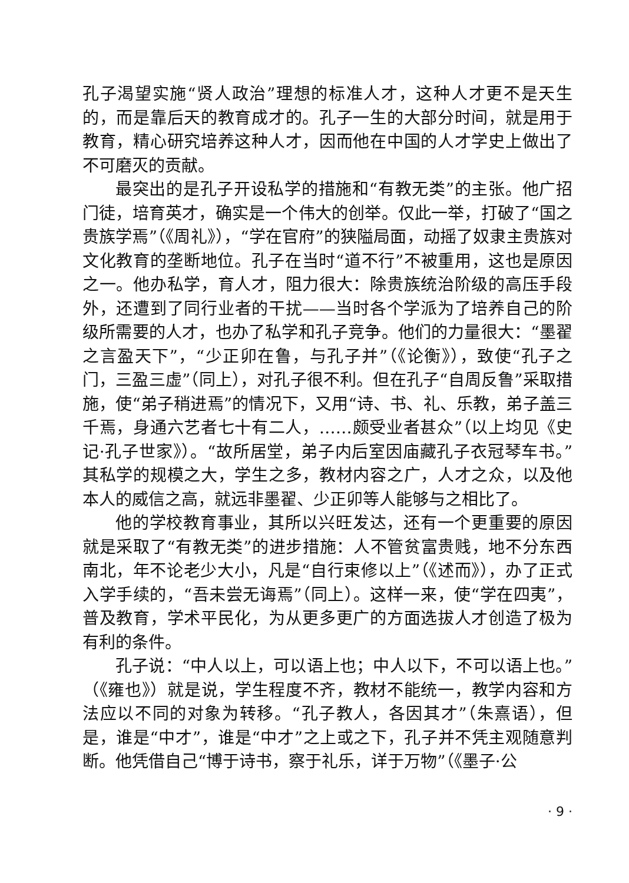孔子渴望实施“贤人政治”理想的标准人才，这种人才更不是天生的，而是靠后天的教育成才的。孔子一生的大部分时间，就是用于教育，精心研究培养这种人才，因而他在中国的人才学史上做出了不可磨灭的贡献。
最突出的是孔子开设私学的措施和“有教无类”的主张。他广招门徒，培育英才，确实是一个伟大的创举。仅此一举，打破了“国之贵族学焉”（《周礼》），“学在官府”的狭隘局面，动摇了奴隶主贵族对文化教育的垄断地位。孔子在当时“道不行”不被重用，这也是原因之一。他办私学，育人才，阻力很大：除贵族统治阶级的高压手段外，还遭到了同行业者的干扰——当时各个学派为了培养自己的阶级所需要的人才，也办了私学和孔子竞争。他们的力量很大：“墨翟之言盈天下”，“少正卯在鲁，与孔子并”（《论衡》），致使“孔子之门，三盈三虚”（同上），对孔子很不利。但在孔子“自周反鲁”采取措施，使“弟子稍进焉”的情况下，又用“诗、书、礼、乐教，弟子盖三千焉，身通六艺者七十有二人，……颇受业者甚众”（以上均见《史记·孔子世家》）。“故所居堂，弟子内后室因庙藏孔子衣冠琴车书。”其私学的规模之大，学生之多，教材内容之广，人才之众，以及他本人的威信之高，就远非墨翟、少正卯等人能够与之相比了。
他的学校教育事业，其所以兴旺发达，还有一个更重要的原因就是采取了“有教无类”的进步措施：人不管贫富贵贱，地不分东西南北，年不论老少大小，凡是“自行束修以上”（《述而》），办了正式入学手续的，“吾未尝无诲焉”（同上）。这样一来，使“学在四夷”，普及教育，学术平民化，为从更多更广的方面选拔人才创造了极为有利的条件。
孔子说：“中人以上，可以语上也；中人以下，不可以语上也。”（《雍也》）就是说，学生程度不齐，教材不能统一，教学内容和方法应以不同的对象为转移。“孔子教人，各因其才”（朱熹语），但是，谁是“中才”，谁是“中才”之上或之下，孔子并不凭主观随意判断。他凭借自己“博于诗书，察于礼乐，详于万物”（《墨子·公
· 9 ·